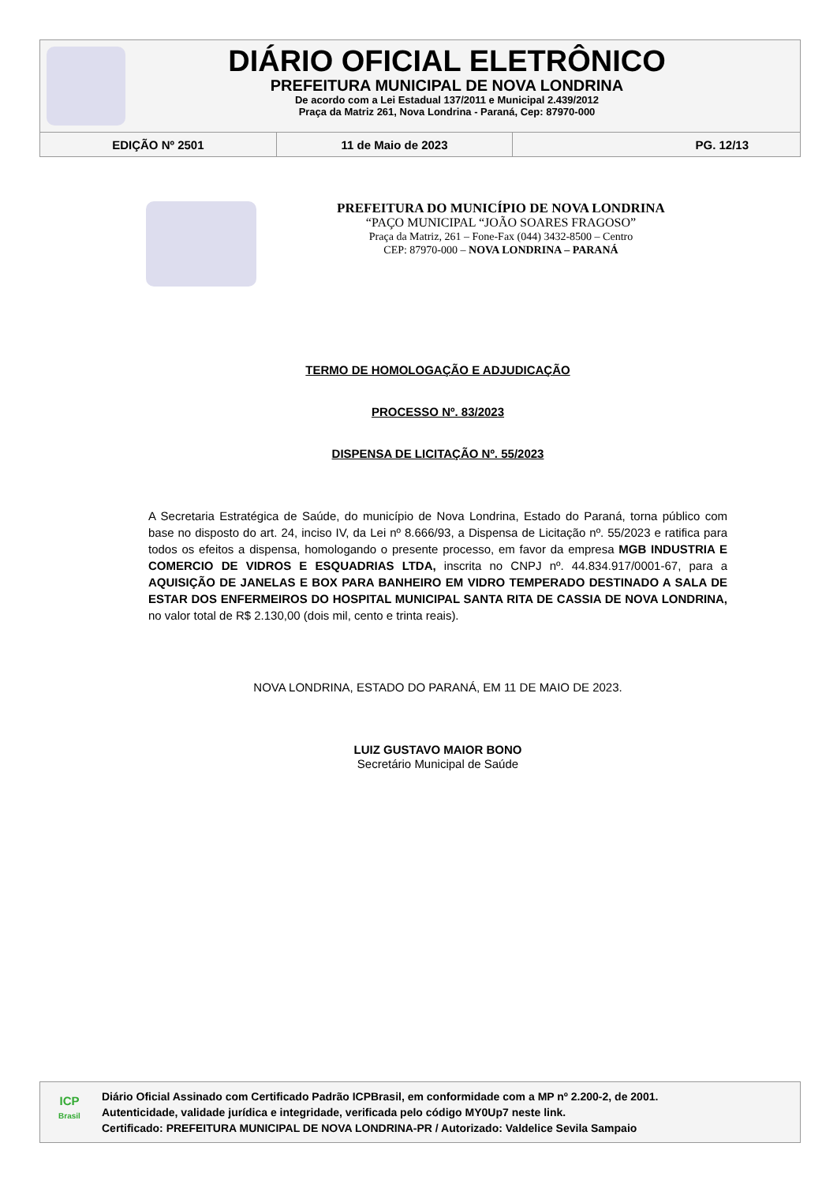DIÁRIO OFICIAL ELETRÔNICO
PREFEITURA MUNICIPAL DE NOVA LONDRINA
De acordo com a Lei Estadual 137/2011 e Municipal 2.439/2012
Praça da Matriz 261, Nova Londrina - Paraná, Cep: 87970-000
EDIÇÃO Nº 2501 11 de Maio de 2023 PG. 12/13
PREFEITURA DO MUNICÍPIO DE NOVA LONDRINA
“PAÇO MUNICIPAL “JOÃO SOARES FRAGOSO”
Praça da Matriz, 261 – Fone-Fax (044) 3432-8500 – Centro
CEP: 87970-000 – NOVA LONDRINA – PARANÁ
TERMO DE HOMOLOGAÇÃO E ADJUDICAÇÃO
PROCESSO Nº. 83/2023
DISPENSA DE LICITAÇÃO Nº. 55/2023
A Secretaria Estratégica de Saúde, do município de Nova Londrina, Estado do Paraná, torna público com base no disposto do art. 24, inciso IV, da Lei nº 8.666/93, a Dispensa de Licitação nº. 55/2023 e ratifica para todos os efeitos a dispensa, homologando o presente processo, em favor da empresa MGB INDUSTRIA E COMERCIO DE VIDROS E ESQUADRIAS LTDA, inscrita no CNPJ nº. 44.834.917/0001-67, para a AQUISIÇÃO DE JANELAS E BOX PARA BANHEIRO EM VIDRO TEMPERADO DESTINADO A SALA DE ESTAR DOS ENFERMEIROS DO HOSPITAL MUNICIPAL SANTA RITA DE CASSIA DE NOVA LONDRINA, no valor total de R$ 2.130,00 (dois mil, cento e trinta reais).
NOVA LONDRINA, ESTADO DO PARANÁ, EM 11 DE MAIO DE 2023.
LUIZ GUSTAVO MAIOR BONO
Secretário Municipal de Saúde
ICP
Brasil
Diário Oficial Assinado com Certificado Padrão ICPBrasil, em conformidade com a MP nº 2.200-2, de 2001.
Autenticidade, validade jurídica e integridade, verificada pelo código MY0Up7 neste link.
Certificado: PREFEITURA MUNICIPAL DE NOVA LONDRINA-PR / Autorizado: Valdelice Sevila Sampaio